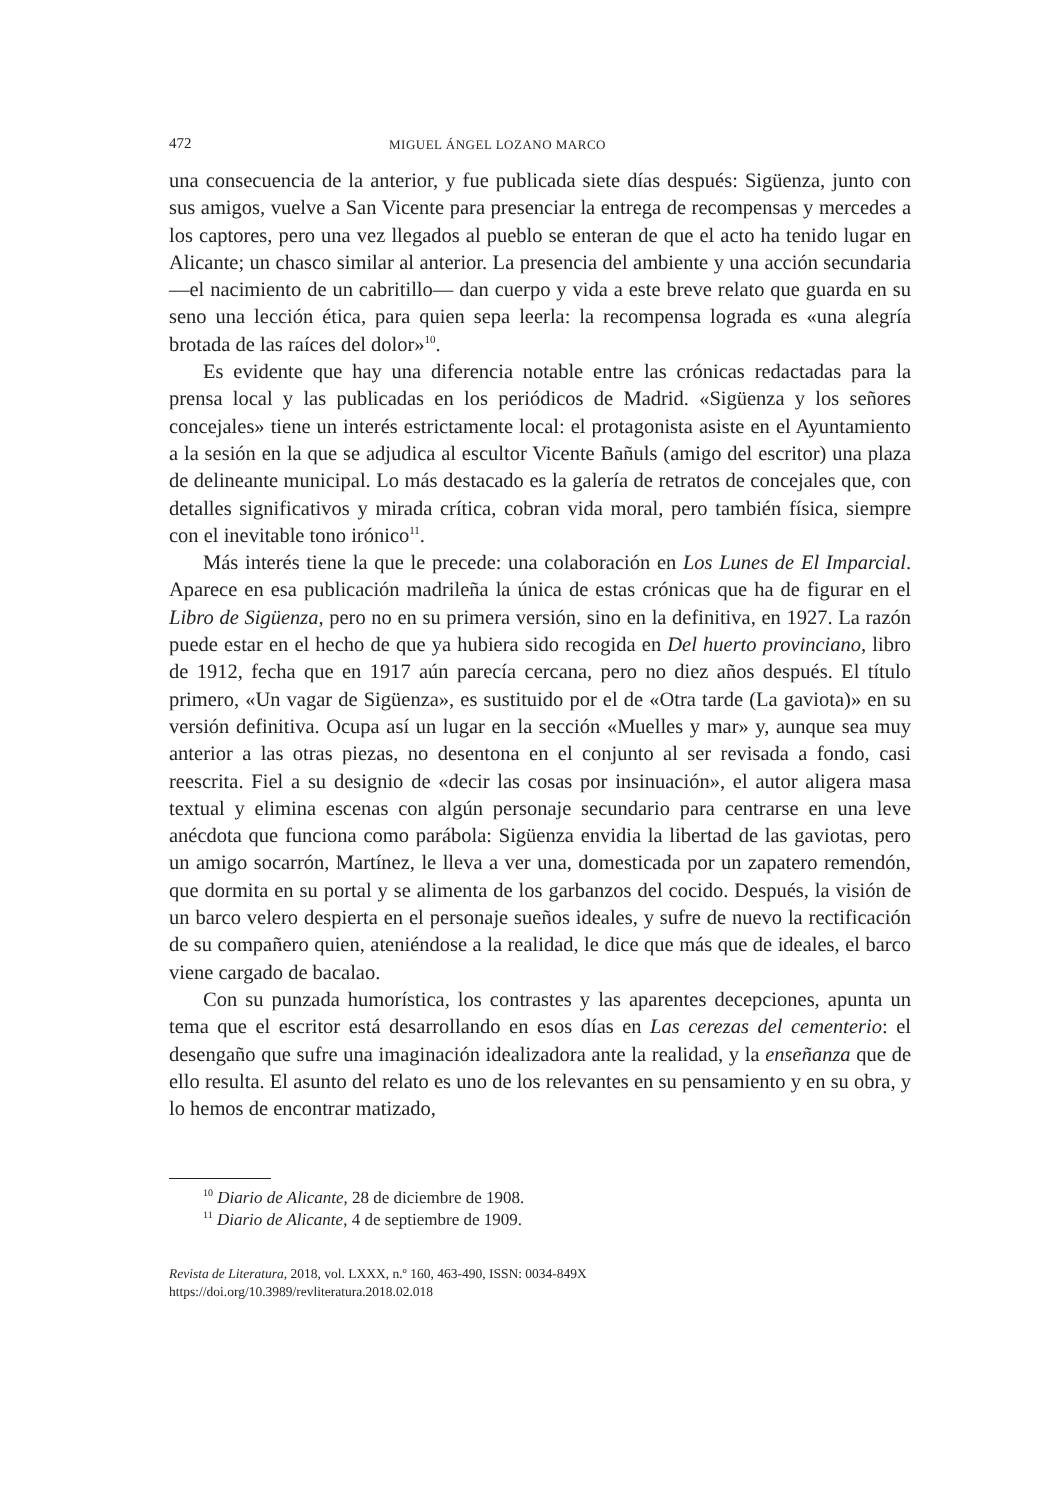472 MIGUEL ÁNGEL LOZANO MARCO
una consecuencia de la anterior, y fue publicada siete días después: Sigüenza, junto con sus amigos, vuelve a San Vicente para presenciar la entrega de recompensas y mercedes a los captores, pero una vez llegados al pueblo se enteran de que el acto ha tenido lugar en Alicante; un chasco similar al anterior. La presencia del ambiente y una acción secundaria —el nacimiento de un cabritillo— dan cuerpo y vida a este breve relato que guarda en su seno una lección ética, para quien sepa leerla: la recompensa lograda es «una alegría brotada de las raíces del dolor»<sup>10</sup>.
Es evidente que hay una diferencia notable entre las crónicas redactadas para la prensa local y las publicadas en los periódicos de Madrid. «Sigüenza y los señores concejales» tiene un interés estrictamente local: el protagonista asiste en el Ayuntamiento a la sesión en la que se adjudica al escultor Vicente Bañuls (amigo del escritor) una plaza de delineante municipal. Lo más destacado es la galería de retratos de concejales que, con detalles significativos y mirada crítica, cobran vida moral, pero también física, siempre con el inevitable tono irónico<sup>11</sup>.
Más interés tiene la que le precede: una colaboración en Los Lunes de El Imparcial. Aparece en esa publicación madrileña la única de estas crónicas que ha de figurar en el Libro de Sigüenza, pero no en su primera versión, sino en la definitiva, en 1927. La razón puede estar en el hecho de que ya hubiera sido recogida en Del huerto provinciano, libro de 1912, fecha que en 1917 aún parecía cercana, pero no diez años después. El título primero, «Un vagar de Sigüenza», es sustituido por el de «Otra tarde (La gaviota)» en su versión definitiva. Ocupa así un lugar en la sección «Muelles y mar» y, aunque sea muy anterior a las otras piezas, no desentona en el conjunto al ser revisada a fondo, casi reescrita. Fiel a su designio de «decir las cosas por insinuación», el autor aligera masa textual y elimina escenas con algún personaje secundario para centrarse en una leve anécdota que funciona como parábola: Sigüenza envidia la libertad de las gaviotas, pero un amigo socarrón, Martínez, le lleva a ver una, domesticada por un zapatero remendón, que dormita en su portal y se alimenta de los garbanzos del cocido. Después, la visión de un barco velero despierta en el personaje sueños ideales, y sufre de nuevo la rectificación de su compañero quien, ateniéndose a la realidad, le dice que más que de ideales, el barco viene cargado de bacalao.
Con su punzada humorística, los contrastes y las aparentes decepciones, apunta un tema que el escritor está desarrollando en esos días en Las cerezas del cementerio: el desengaño que sufre una imaginación idealizadora ante la realidad, y la enseñanza que de ello resulta. El asunto del relato es uno de los relevantes en su pensamiento y en su obra, y lo hemos de encontrar matizado,
<sup>10</sup> Diario de Alicante, 28 de diciembre de 1908.
<sup>11</sup> Diario de Alicante, 4 de septiembre de 1909.
Revista de Literatura, 2018, vol. LXXX, n.º 160, 463-490, ISSN: 0034-849X
https://doi.org/10.3989/revliteratura.2018.02.018